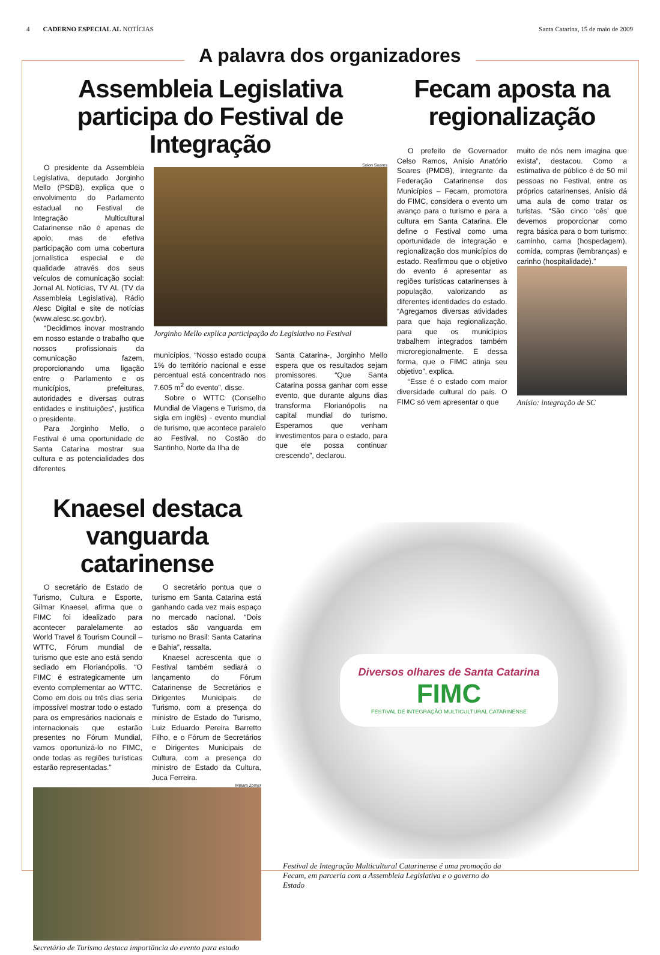4 CADERNO ESPECIAL AL NOTÍCIAS Santa Catarina, 15 de maio de 2009
A palavra dos organizadores
Assembleia Legislativa participa do Festival de Integração
O presidente da Assembleia Legislativa, deputado Jorginho Mello (PSDB), explica que o envolvimento do Parlamento estadual no Festival de Integração Multicultural Catarinense não é apenas de apoio, mas de efetiva participação com uma cobertura jornalística especial e de qualidade através dos seus veículos de comunicação social: Jornal AL Notícias, TV AL (TV da Assembleia Legislativa), Rádio Alesc Digital e site de notícias (www.alesc.sc.gov.br).
“Decidimos inovar mostrando em nosso estande o trabalho que nossos profissionais da comunicação fazem, proporcionando uma ligação entre o Parlamento e os municípios, prefeituras, autoridades e diversas outras entidades e instituições”, justifica o presidente.
Para Jorginho Mello, o Festival é uma oportunidade de Santa Catarina mostrar sua cultura e as potencialidades dos diferentes
Solon Soares
Jorginho Mello explica participação do Legislativo no Festival
municípios. “Nosso estado ocupa 1% do território nacional e esse percentual está concentrado nos 7.605 m<sup>2</sup> do evento”, disse.
Sobre o WTTC (Conselho Mundial de Viagens e Turismo, da sigla em inglês) - evento mundial de turismo, que acontece paralelo ao Festival, no Costão do Santinho, Norte da Ilha de
Santa Catarina-, Jorginho Mello espera que os resultados sejam promissores. “Que Santa Catarina possa ganhar com esse evento, que durante alguns dias transforma Florianópolis na capital mundial do turismo. Esperamos que venham investimentos para o estado, para que ele possa continuar crescendo”, declarou.
Fecam aposta na regionalização
O prefeito de Governador Celso Ramos, Anísio Anatório Soares (PMDB), integrante da Federação Catarinense dos Municípios – Fecam, promotora do FIMC, considera o evento um avanço para o turismo e para a cultura em Santa Catarina. Ele define o Festival como uma oportunidade de integração e regionalização dos municípios do estado. Reafirmou que o objetivo do evento é apresentar as regiões turísticas catarinenses à população, valorizando as diferentes identidades do estado. “Agregamos diversas atividades para que haja regionalização, para que os municípios trabalhem integrados também microregionalmente. E dessa forma, que o FIMC atinja seu objetivo”, explica.
“Esse é o estado com maior diversidade cultural do país. O FIMC só vem apresentar o que
muito de nós nem imagina que exista”, destacou. Como a estimativa de público é de 50 mil pessoas no Festival, entre os próprios catarinenses, Anísio dá uma aula de como tratar os turistas. “São cinco ‘cês’ que devemos proporcionar como regra básica para o bom turismo: caminho, cama (hospedagem), comida, compras (lembranças) e carinho (hospitalidade).”
Anísio: integração de SC
Knaesel destaca vanguarda catarinense
O secretário de Estado de Turismo, Cultura e Esporte, Gilmar Knaesel, afirma que o FIMC foi idealizado para acontecer paralelamente ao World Travel & Tourism Council – WTTC, Fórum mundial de turismo que este ano está sendo sediado em Florianópolis. “O FIMC é estrategicamente um evento complementar ao WTTC. Como em dois ou três dias seria impossível mostrar todo o estado para os empresários nacionais e internacionais que estarão presentes no Fórum Mundial, vamos oportunizá-lo no FIMC, onde todas as regiões turísticas estarão representadas.”
O secretário pontua que o turismo em Santa Catarina está ganhando cada vez mais espaço no mercado nacional. “Dois estados são vanguarda em turismo no Brasil: Santa Catarina e Bahia”, ressalta.
Knaesel acrescenta que o Festival também sediará o lançamento do Fórum Catarinense de Secretários e Dirigentes Municipais de Turismo, com a presença do ministro de Estado do Turismo, Luiz Eduardo Pereira Barretto Filho, e o Fórum de Secretários e Dirigentes Municipais de Cultura, com a presença do ministro de Estado da Cultura, Juca Ferreira.
Miriam Zomer
Secretário de Turismo destaca importância do evento para estado
Diversos olhares de Santa Catarina
FIMC
FESTIVAL DE INTEGRAÇÃO MULTICULTURAL CATARINENSE
Festival de Integração Multicultural Catarinense é uma promoção da Fecam, em parceria com a Assembleia Legislativa e o governo do Estado